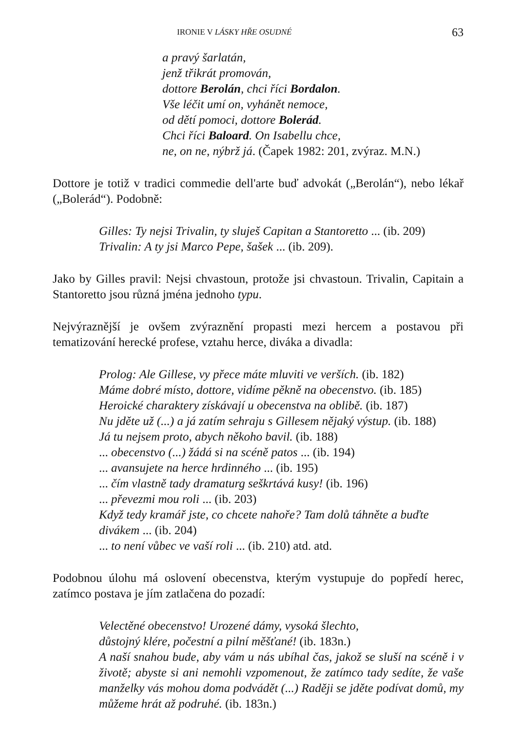IRONIE V LÁSKY HŘE OSUDNÉ 63
a pravý šarlatán,
jenž třikrát promován,
dottore Berolán, chci říci Bordalon.
Vše léčit umí on, vyhánět nemoce,
od dětí pomoci, dottore Bolerád.
Chci říci Baloard. On Isabellu chce,
ne, on ne, nýbrž já. (Čapek 1982: 201, zvýraz. M.N.)
Dottore je totiž v tradici commedie dell'arte buď advokát („Berolán“), nebo lékař („Bolerád“). Podobně:
Gilles: Ty nejsi Trivalin, ty sluješ Capitan a Stantoretto ... (ib. 209)
Trivalin: A ty jsi Marco Pepe, šašek ... (ib. 209).
Jako by Gilles pravil: Nejsi chvastoun, protože jsi chvastoun. Trivalin, Capitain a Stantoretto jsou různá jména jednoho typu.
Nejvýraznější je ovšem zvýraznění propasti mezi hercem a postavou při tematizování herecké profese, vztahu herce, diváka a divadla:
Prolog: Ale Gillese, vy přece máte mluviti ve verších. (ib. 182)
Máme dobré místo, dottore, vidíme pěkně na obecenstvo. (ib. 185)
Heroické charaktery získávají u obecenstva na oblibě. (ib. 187)
Nu jděte už (...) a já zatím sehraju s Gillesem nějaký výstup. (ib. 188)
Já tu nejsem proto, abych někoho bavil. (ib. 188)
... obecenstvo (...) žádá si na scéně patos ... (ib. 194)
... avansujete na herce hrdinného ... (ib. 195)
... čím vlastně tady dramaturg seškrtává kusy! (ib. 196)
... převezmi mou roli ... (ib. 203)
Když tedy kramář jste, co chcete nahoře? Tam dolů táhněte a buďte divákem ... (ib. 204)
... to není vůbec ve vaší roli ... (ib. 210) atd. atd.
Podobnou úlohu má oslovení obecenstva, kterým vystupuje do popředí herec, zatímco postava je jím zatlačena do pozadí:
Velectěné obecenstvo! Urozené dámy, vysoká šlechto,
důstojný klére, počestní a pilní měšťané! (ib. 183n.)
A naší snahou bude, aby vám u nás ubíhal čas, jakož se sluší na scéně i v životě; abyste si ani nemohli vzpomenout, že zatímco tady sedíte, že vaše manželky vás mohou doma podvádět (...) Raději se jděte podívat domů, my můžeme hrát až podruhé. (ib. 183n.)